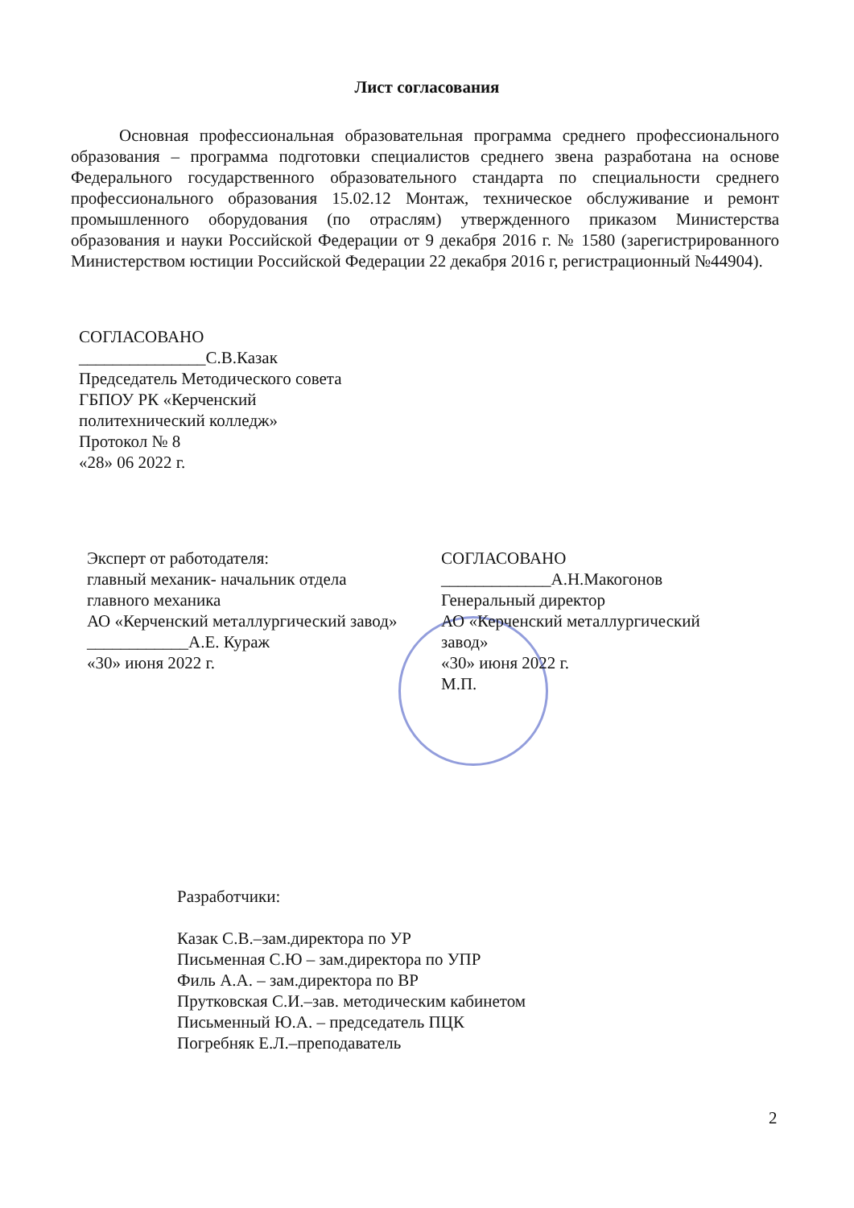Лист согласования
Основная профессиональная образовательная программа среднего профессионального образования – программа подготовки специалистов среднего звена разработана на основе Федерального государственного образовательного стандарта по специальности среднего профессионального образования 15.02.12 Монтаж, техническое обслуживание и ремонт промышленного оборудования (по отраслям) утвержденного приказом Министерства образования и науки Российской Федерации от 9 декабря 2016 г. № 1580 (зарегистрированного Министерством юстиции Российской Федерации 22 декабря 2016 г, регистрационный №44904).
СОГЛАСОВАНО
_______________С.В.Казак
Председатель Методического совета
ГБПОУ РК «Керченский
политехнический колледж»
Протокол № 8
«28» 06 2022 г.
Эксперт от работодателя:
главный механик- начальник отдела
главного механика
АО «Керченский металлургический завод» ____________А.Е. Кураж
«30» июня 2022 г.
СОГЛАСОВАНО
_____________А.Н.Макогонов
Генеральный директор
АО «Керченский металлургический завод»
«30» июня 2022 г.
М.П.
Разработчики:
Казак С.В.–зам.директора по УР
Письменная С.Ю – зам.директора по УПР
Филь А.А. – зам.директора по ВР
Прутковская С.И.–зав. методическим кабинетом
Письменный Ю.А. – председатель ПЦК
Погребняк Е.Л.–преподаватель
2